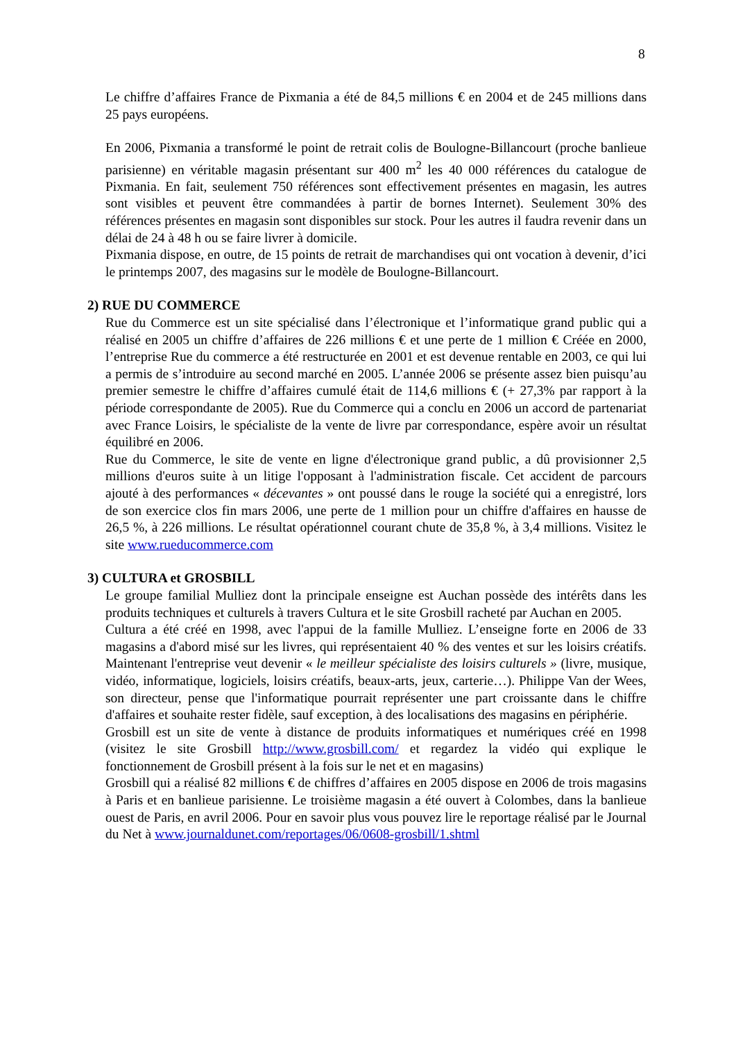8
Le chiffre d’affaires France de Pixmania a été de 84,5 millions € en 2004 et de 245 millions dans 25 pays européens.
En 2006, Pixmania a transformé le point de retrait colis de Boulogne-Billancourt (proche banlieue parisienne) en véritable magasin présentant sur 400 m<sup>2</sup> les 40 000 références du catalogue de Pixmania. En fait, seulement 750 références sont effectivement présentes en magasin, les autres sont visibles et peuvent être commandées à partir de bornes Internet). Seulement 30% des références présentes en magasin sont disponibles sur stock. Pour les autres il faudra revenir dans un délai de 24 à 48 h ou se faire livrer à domicile.
Pixmania dispose, en outre, de 15 points de retrait de marchandises qui ont vocation à devenir, d’ici le printemps 2007, des magasins sur le modèle de Boulogne-Billancourt.
2) RUE DU COMMERCE
Rue du Commerce est un site spécialisé dans l’électronique et l’informatique grand public qui a réalisé en 2005 un chiffre d’affaires de 226 millions € et une perte de 1 million € Créée en 2000, l’entreprise Rue du commerce a été restructurée en 2001 et est devenue rentable en 2003, ce qui lui a permis de s’introduire au second marché en 2005. L’année 2006 se présente assez bien puisqu’au premier semestre le chiffre d’affaires cumulé était de 114,6 millions € (+ 27,3% par rapport à la période correspondante de 2005). Rue du Commerce qui a conclu en 2006 un accord de partenariat avec France Loisirs, le spécialiste de la vente de livre par correspondance, espère avoir un résultat équilibré en 2006.
Rue du Commerce, le site de vente en ligne d'électronique grand public, a dû provisionner 2,5 millions d'euros suite à un litige l'opposant à l'administration fiscale. Cet accident de parcours ajouté à des performances « décevantes » ont poussé dans le rouge la société qui a enregistré, lors de son exercice clos fin mars 2006, une perte de 1 million pour un chiffre d'affaires en hausse de 26,5 %, à 226 millions. Le résultat opérationnel courant chute de 35,8 %, à 3,4 millions. Visitez le site www.rueducommerce.com
3) CULTURA et GROSBILL
Le groupe familial Mulliez dont la principale enseigne est Auchan possède des intérêts dans les produits techniques et culturels à travers Cultura et le site Grosbill racheté par Auchan en 2005.
Cultura a été créé en 1998, avec l'appui de la famille Mulliez. L’enseigne forte en 2006 de 33 magasins a d'abord misé sur les livres, qui représentaient 40 % des ventes et sur les loisirs créatifs. Maintenant l'entreprise veut devenir « le meilleur spécialiste des loisirs culturels » (livre, musique, vidéo, informatique, logiciels, loisirs créatifs, beaux-arts, jeux, carterie…). Philippe Van der Wees, son directeur, pense que l'informatique pourrait représenter une part croissante dans le chiffre d'affaires et souhaite rester fidèle, sauf exception, à des localisations des magasins en périphérie.
Grosbill est un site de vente à distance de produits informatiques et numériques créé en 1998 (visitez le site Grosbill http://www.grosbill.com/ et regardez la vidéo qui explique le fonctionnement de Grosbill présent à la fois sur le net et en magasins)
Grosbill qui a réalisé 82 millions € de chiffres d’affaires en 2005 dispose en 2006 de trois magasins à Paris et en banlieue parisienne. Le troisième magasin a été ouvert à Colombes, dans la banlieue ouest de Paris, en avril 2006. Pour en savoir plus vous pouvez lire le reportage réalisé par le Journal du Net à www.journaldunet.com/reportages/06/0608-grosbill/1.shtml